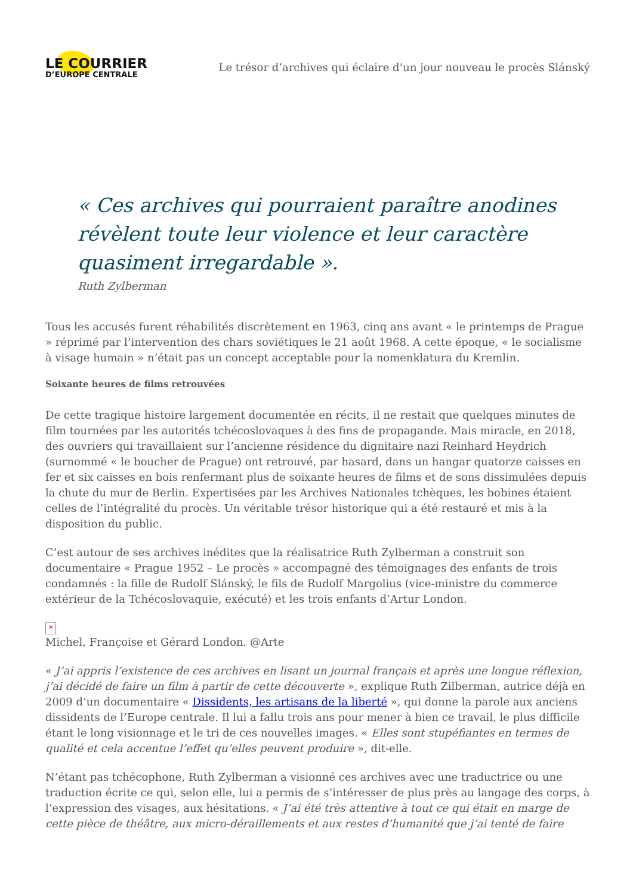LE COURRIER
D’EUROPE CENTRALE
Le trésor d’archives qui éclaire d’un jour nouveau le procès Slánský
« Ces archives qui pourraient paraître anodines révèlent toute leur violence et leur caractère quasiment irregardable ».
Ruth Zylberman
Tous les accusés furent réhabilités discrètement en 1963, cinq ans avant « le printemps de Prague » réprimé par l’intervention des chars soviétiques le 21 août 1968. A cette époque, « le socialisme à visage humain » n’était pas un concept acceptable pour la nomenklatura du Kremlin.
Soixante heures de films retrouvées
De cette tragique histoire largement documentée en récits, il ne restait que quelques minutes de film tournées par les autorités tchécoslovaques à des fins de propagande. Mais miracle, en 2018, des ouvriers qui travaillaient sur l’ancienne résidence du dignitaire nazi Reinhard Heydrich (surnommé « le boucher de Prague) ont retrouvé, par hasard, dans un hangar quatorze caisses en fer et six caisses en bois renfermant plus de soixante heures de films et de sons dissimulées depuis la chute du mur de Berlin. Expertisées par les Archives Nationales tchèques, les bobines étaient celles de l’intégralité du procès. Un véritable trésor historique qui a été restauré et mis à la disposition du public.
C’est autour de ses archives inédites que la réalisatrice Ruth Zylberman a construit son documentaire « Prague 1952 – Le procès » accompagné des témoignages des enfants de trois condamnés : la fille de Rudolf Slánský, le fils de Rudolf Margolius (vice-ministre du commerce extérieur de la Tchécoslovaquie, exécuté) et les trois enfants d’Artur London.
×
Michel, Françoise et Gérard London. @Arte
« J’ai appris l’existence de ces archives en lisant un journal français et après une longue réflexion, j’ai décidé de faire un film à partir de cette découverte », explique Ruth Zilberman, autrice déjà en 2009 d’un documentaire « Dissidents, les artisans de la liberté », qui donne la parole aux anciens dissidents de l’Europe centrale. Il lui a fallu trois ans pour mener à bien ce travail, le plus difficile étant le long visionnage et le tri de ces nouvelles images. « Elles sont stupéfiantes en termes de qualité et cela accentue l’effet qu’elles peuvent produire », dit-elle.
N’étant pas tchécophone, Ruth Zylberman a visionné ces archives avec une traductrice ou une traduction écrite ce qui, selon elle, lui a permis de s’intéresser de plus près au langage des corps, à l’expression des visages, aux hésitations. « J’ai été très attentive à tout ce qui était en marge de cette pièce de théâtre, aux micro-déraillements et aux restes d’humanité que j’ai tenté de faire